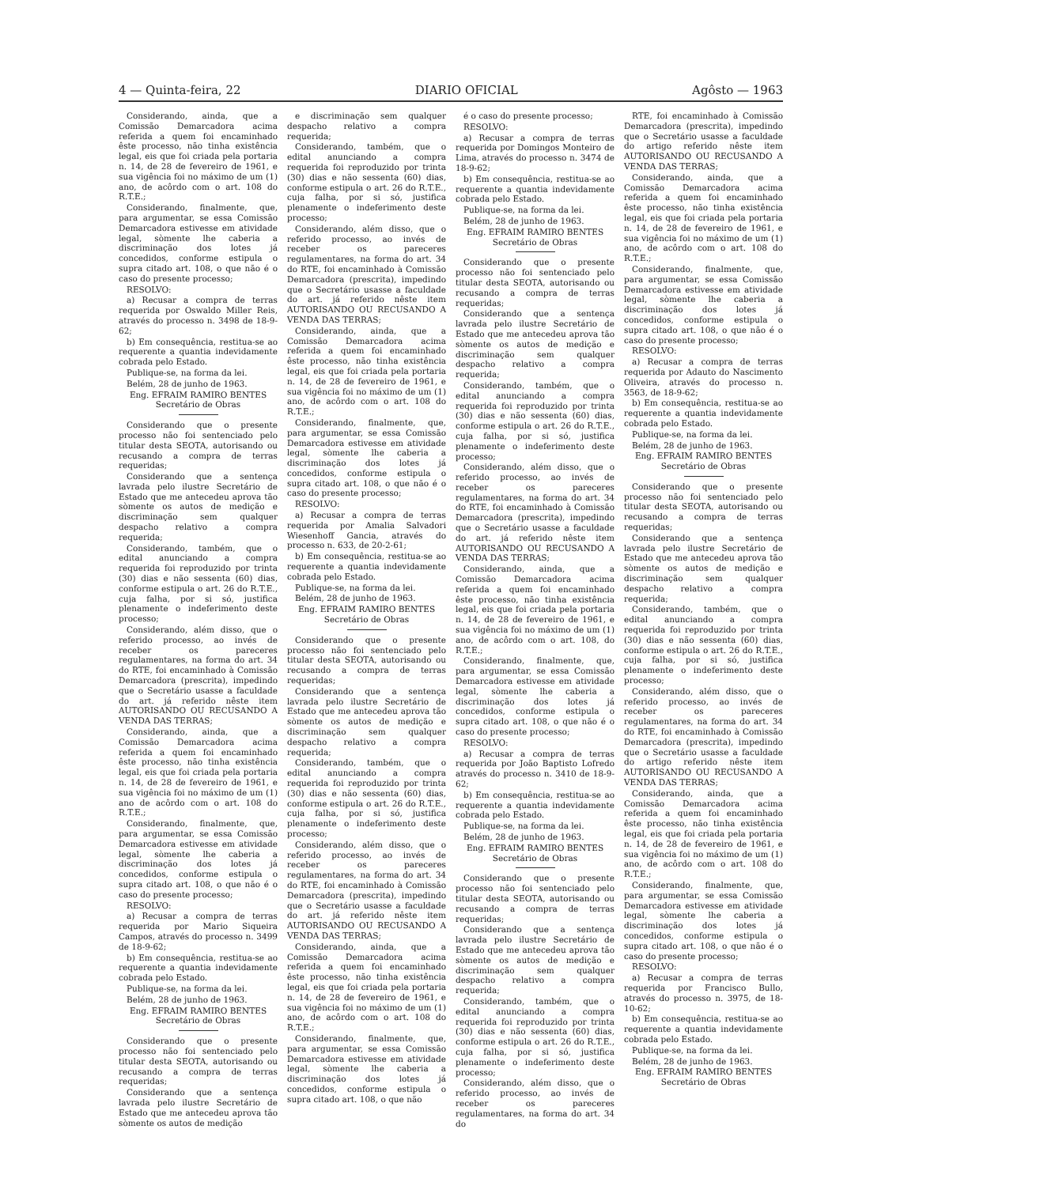4 — Quinta-feira, 22 DIARIO OFICIAL Agôsto — 1963
Considerando, ainda, que a Comissão Demarcadora acima referida a quem foi encaminhado êste processo, não tinha existência legal, eis que foi criada pela portaria n. 14, de 28 de fevereiro de 1961, e sua vigência foi no máximo de um (1) ano, de acôrdo com o art. 108 do R.T.E.;
Considerando, finalmente, que, para argumentar, se essa Comissão Demarcadora estivesse em atividade legal, sòmente lhe caberia a discriminação dos lotes já concedidos, conforme estipula o supra citado art. 108, o que não é o caso do presente processo;
RESOLVO:
a) Recusar a compra de terras requerida por Oswaldo Miller Reis, através do processo n. 3498 de 18-9-62;
b) Em consequência, restitua-se ao requerente a quantia indevidamente cobrada pelo Estado.
Publique-se, na forma da lei.
Belém, 28 de junho de 1963.
Eng. EFRAIM RAMIRO BENTES
Secretário de Obras
Considerando que o presente processo não foi sentenciado pelo titular desta SEOTA, autorisando ou recusando a compra de terras requeridas;
Considerando que a sentença lavrada pelo ilustre Secretário de Estado que me antecedeu aprova tão sòmente os autos de medição e discriminação sem qualquer despacho relativo a compra requerida;
Considerando, também, que o edital anunciando a compra requerida foi reproduzido por trinta (30) dias e não sessenta (60) dias, conforme estipula o art. 26 do R.T.E., cuja falha, por si só, justifica plenamente o indeferimento deste processo;
Considerando, além disso, que o referido processo, ao invés de receber os pareceres regulamentares, na forma do art. 34 do RTE, foi encaminhado à Comissão Demarcadora (prescrita), impedindo que o Secretário usasse a faculdade do art. já referido nêste item AUTORISANDO OU RECUSANDO A VENDA DAS TERRAS;
Considerando, ainda, que a Comissão Demarcadora acima referida a quem foi encaminhado êste processo, não tinha existência legal, eis que foi criada pela portaria n. 14, de 28 de fevereiro de 1961, e sua vigência foi no máximo de um (1) ano de acôrdo com o art. 108 do R.T.E.;
Considerando, finalmente, que, para argumentar, se essa Comissão Demarcadora estivesse em atividade legal, sòmente lhe caberia a discriminação dos lotes já concedidos, conforme estipula o supra citado art. 108, o que não é o caso do presente processo;
RESOLVO:
a) Recusar a compra de terras requerida por Mario Siqueira Campos, através do processo n. 3499 de 18-9-62;
b) Em consequência, restitua-se ao requerente a quantia indevidamente cobrada pelo Estado.
Publique-se, na forma da lei.
Belém, 28 de junho de 1963.
Eng. EFRAIM RAMIRO BENTES
Secretário de Obras
Considerando que o presente processo não foi sentenciado pelo titular desta SEOTA, autorisando ou recusando a compra de terras requeridas;
Considerando que a sentença lavrada pelo ilustre Secretário de Estado que me antecedeu aprova tão sòmente os autos de medição
e discriminação sem qualquer despacho relativo a compra requerida;
Considerando, também, que o edital anunciando a compra requerida foi reproduzido por trinta (30) dias e não sessenta (60) dias, conforme estipula o art. 26 do R.T.E., cuja falha, por si só, justifica plenamente o indeferimento deste processo;
Considerando, além disso, que o referido processo, ao invés de receber os pareceres regulamentares, na forma do art. 34 do RTE, foi encaminhado à Comissão Demarcadora (prescrita), impedindo que o Secretário usasse a faculdade do art. já referido nêste item AUTORISANDO OU RECUSANDO A VENDA DAS TERRAS;
Considerando, ainda, que a Comissão Demarcadora acima referida a quem foi encaminhado êste processo, não tinha existência legal, eis que foi criada pela portaria n. 14, de 28 de fevereiro de 1961, e sua vigência foi no máximo de um (1) ano, de acôrdo com o art. 108 do R.T.E.;
Considerando, finalmente, que, para argumentar, se essa Comissão Demarcadora estivesse em atividade legal, sòmente lhe caberia a discriminação dos lotes já concedidos, conforme estipula o supra citado art. 108, o que não é o caso do presente processo;
RESOLVO:
a) Recusar a compra de terras requerida por Amalia Salvadori Wiesenhoff Gancia, através do processo n. 633, de 20-2-61;
b) Em consequência, restitua-se ao requerente a quantia indevidamente cobrada pelo Estado.
Publique-se, na forma da lei.
Belém, 28 de junho de 1963.
Eng. EFRAIM RAMIRO BENTES
Secretário de Obras
Considerando que o presente processo não foi sentenciado pelo titular desta SEOTA, autorisando ou recusando a compra de terras requeridas;
Considerando que a sentença lavrada pelo ilustre Secretário de Estado que me antecedeu aprova tão sòmente os autos de medição e discriminação sem qualquer despacho relativo a compra requerida;
Considerando, também, que o edital anunciando a compra requerida foi reproduzido por trinta (30) dias e não sessenta (60) dias, conforme estipula o art. 26 do R.T.E., cuja falha, por si só, justifica plenamente o indeferimento deste processo;
Considerando, além disso, que o referido processo, ao invés de receber os pareceres regulamentares, na forma do art. 34 do RTE, foi encaminhado à Comissão Demarcadora (prescrita), impedindo que o Secretário usasse a faculdade do art. já referido nêste item AUTORISANDO OU RECUSANDO A VENDA DAS TERRAS;
Considerando, ainda, que a Comissão Demarcadora acima referida a quem foi encaminhado êste processo, não tinha existência legal, eis que foi criada pela portaria n. 14, de 28 de fevereiro de 1961, e sua vigência foi no máximo de um (1) ano, de acôrdo com o art. 108 do R.T.E.;
Considerando, finalmente, que, para argumentar, se essa Comissão Demarcadora estivesse em atividade legal, sòmente lhe caberia a discriminação dos lotes já concedidos, conforme estipula o supra citado art. 108, o que não
é o caso do presente processo;
RESOLVO:
a) Recusar a compra de terras requerida por Domingos Monteiro de Lima, através do processo n. 3474 de 18-9-62;
b) Em consequência, restitua-se ao requerente a quantia indevidamente cobrada pelo Estado.
Publique-se, na forma da lei.
Belém, 28 de junho de 1963.
Eng. EFRAIM RAMIRO BENTES
Secretário de Obras
Considerando que o presente processo não foi sentenciado pelo titular desta SEOTA, autorisando ou recusando a compra de terras requeridas;
Considerando que a sentença lavrada pelo ilustre Secretário de Estado que me antecedeu aprova tão sòmente os autos de medição e discriminação sem qualquer despacho relativo a compra requerida;
Considerando, também, que o edital anunciando a compra requerida foi reproduzido por trinta (30) dias e não sessenta (60) dias, conforme estipula o art. 26 do R.T.E., cuja falha, por si só, justifica plenamente o indeferimento deste processo;
Considerando, além disso, que o referido processo, ao invés de receber os pareceres regulamentares, na forma do art. 34 do RTE, foi encaminhado à Comissão Demarcadora (prescrita), impedindo que o Secretário usasse a faculdade do art. já referido nêste item AUTORISANDO OU RECUSANDO A VENDA DAS TERRAS;
Considerando, ainda, que a Comissão Demarcadora acima referida a quem foi encaminhado êste processo, não tinha existência legal, eis que foi criada pela portaria n. 14, de 28 de fevereiro de 1961, e sua vigência foi no máximo de um (1) ano, de acôrdo com o art. 108, do R.T.E.;
Considerando, finalmente, que, para argumentar, se essa Comissão Demarcadora estivesse em atividade legal, sòmente lhe caberia a discriminação dos lotes já concedidos, conforme estipula o supra citado art. 108, o que não é o caso do presente processo;
RESOLVO:
a) Recusar a compra de terras requerida por João Baptisto Lofredo através do processo n. 3410 de 18-9-62;
b) Em consequência, restitua-se ao requerente a quantia indevidamente cobrada pelo Estado.
Publique-se, na forma da lei.
Belém, 28 de junho de 1963.
Eng. EFRAIM RAMIRO BENTES
Secretário de Obras
Considerando que o presente processo não foi sentenciado pelo titular desta SEOTA, autorisando ou recusando a compra de terras requeridas;
Considerando que a sentença lavrada pelo ilustre Secretário de Estado que me antecedeu aprova tão sòmente os autos de medição e discriminação sem qualquer despacho relativo a compra requerida;
Considerando, também, que o edital anunciando a compra requerida foi reproduzido por trinta (30) dias e não sessenta (60) dias, conforme estipula o art. 26 do R.T.E., cuja falha, por si só, justifica plenamente o indeferimento deste processo;
Considerando, além disso, que o referido processo, ao invés de receber os pareceres regulamentares, na forma do art. 34 do
RTE, foi encaminhado à Comissão Demarcadora (prescrita), impedindo que o Secretário usasse a faculdade do artigo referido nêste item AUTORISANDO OU RECUSANDO A VENDA DAS TERRAS;
Considerando, ainda, que a Comissão Demarcadora acima referida a quem foi encaminhado êste processo, não tinha existência legal, eis que foi criada pela portaria n. 14, de 28 de fevereiro de 1961, e sua vigência foi no máximo de um (1) ano, de acôrdo com o art. 108 do R.T.E.;
Considerando, finalmente, que, para argumentar, se essa Comissão Demarcadora estivesse em atividade legal, sòmente lhe caberia a discriminação dos lotes já concedidos, conforme estipula o supra citado art. 108, o que não é o caso do presente processo;
RESOLVO:
a) Recusar a compra de terras requerida por Adauto do Nascimento Oliveira, através do processo n. 3563, de 18-9-62;
b) Em consequência, restitua-se ao requerente a quantia indevidamente cobrada pelo Estado.
Publique-se, na forma da lei.
Belém, 28 de junho de 1963.
Eng. EFRAIM RAMIRO BENTES
Secretário de Obras
Considerando que o presente processo não foi sentenciado pelo titular desta SEOTA, autorisando ou recusando a compra de terras requeridas;
Considerando que a sentença lavrada pelo ilustre Secretário de Estado que me antecedeu aprova tão sòmente os autos de medição e discriminação sem qualquer despacho relativo a compra requerida;
Considerando, também, que o edital anunciando a compra requerida foi reproduzido por trinta (30) dias e não sessenta (60) dias, conforme estipula o art. 26 do R.T.E., cuja falha, por si só, justifica plenamente o indeferimento deste processo;
Considerando, além disso, que o referido processo, ao invés de receber os pareceres regulamentares, na forma do art. 34 do RTE, foi encaminhado à Comissão Demarcadora (prescrita), impedindo que o Secretário usasse a faculdade do artigo referido nêste item AUTORISANDO OU RECUSANDO A VENDA DAS TERRAS;
Considerando, ainda, que a Comissão Demarcadora acima referida a quem foi encaminhado êste processo, não tinha existência legal, eis que foi criada pela portaria n. 14, de 28 de fevereiro de 1961, e sua vigência foi no máximo de um (1) ano, de acôrdo com o art. 108 do R.T.E.;
Considerando, finalmente, que, para argumentar, se essa Comissão Demarcadora estivesse em atividade legal, sòmente lhe caberia a discriminação dos lotes já concedidos, conforme estipula o supra citado art. 108, o que não é o caso do presente processo;
RESOLVO:
a) Recusar a compra de terras requerida por Francisco Bullo, através do processo n. 3975, de 18-10-62;
b) Em consequência, restitua-se ao requerente a quantia indevidamente cobrada pelo Estado.
Publique-se, na forma da lei.
Belém, 28 de junho de 1963.
Eng. EFRAIM RAMIRO BENTES
Secretário de Obras